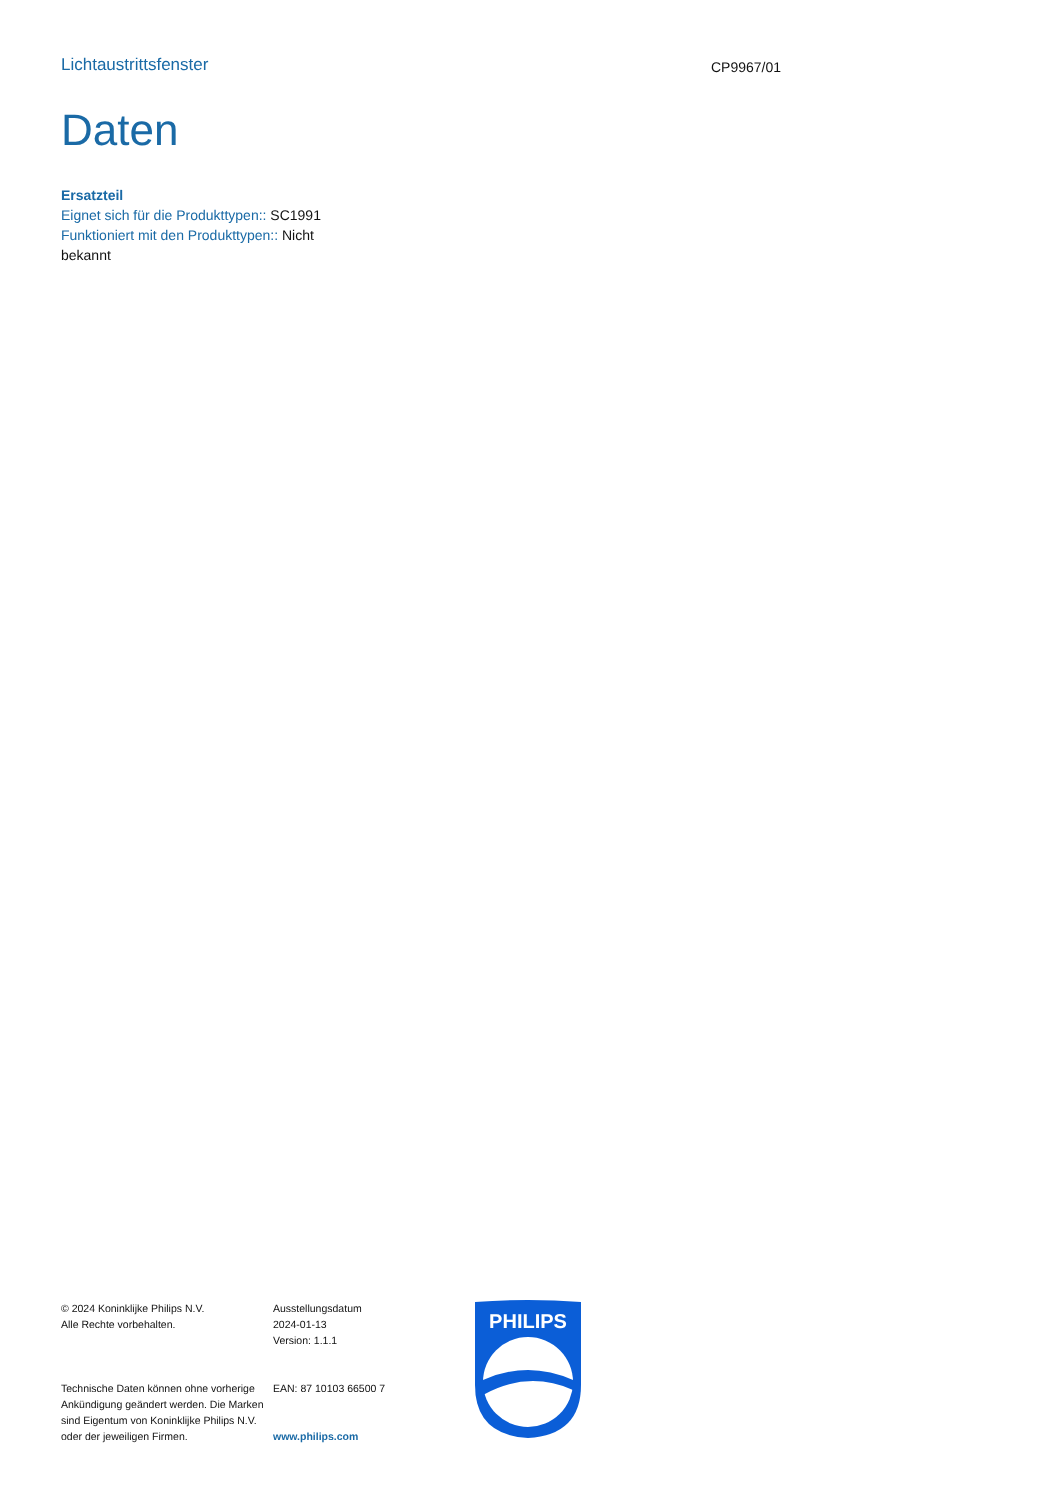Lichtaustrittsfenster
CP9967/01
Daten
Ersatzteil
Eignet sich für die Produkttypen:: SC1991
Funktioniert mit den Produkttypen:: Nicht bekannt
© 2024 Koninklijke Philips N.V.
Alle Rechte vorbehalten.
Technische Daten können ohne vorherige Ankündigung geändert werden. Die Marken sind Eigentum von Koninklijke Philips N.V. oder der jeweiligen Firmen.
Ausstellungsdatum
2024-01-13
Version: 1.1.1
EAN: 87 10103 66500 7
www.philips.com
PHILIPS